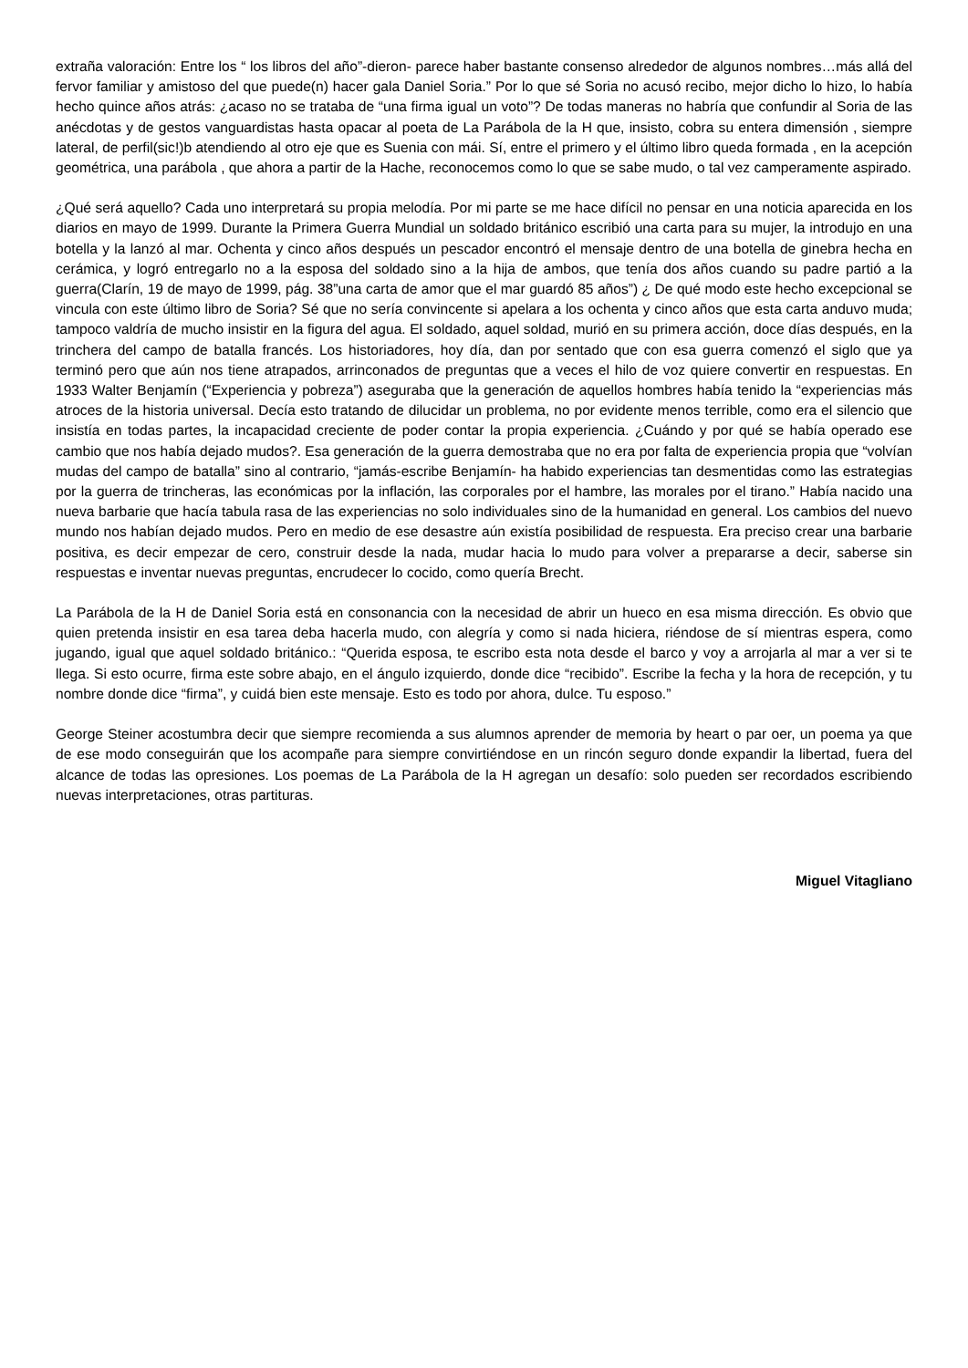extraña valoración: Entre los “ los libros del año”-dieron- parece haber bastante consenso alrededor de algunos nombres…más allá del fervor familiar y amistoso del que puede(n) hacer gala Daniel Soria.” Por lo que sé Soria no acusó recibo, mejor dicho lo hizo, lo había hecho quince años atrás: ¿acaso no se trataba de “una firma igual un voto”? De todas maneras no habría que confundir al Soria de las anécdotas y de gestos vanguardistas hasta opacar al poeta de La Parábola de la H que, insisto, cobra su entera dimensión , siempre lateral, de perfil(sic!)b atendiendo al otro eje que es Suenia con mái. Sí, entre el primero y el último libro queda formada , en la acepción geométrica, una parábola , que ahora a partir de la Hache, reconocemos como lo que se sabe mudo, o tal vez camperamente aspirado.
¿Qué será aquello? Cada uno interpretará su propia melodía. Por mi parte se me hace difícil no pensar en una noticia aparecida en los diarios en mayo de 1999. Durante la Primera Guerra Mundial un soldado británico escribió una carta para su mujer, la introdujo en una botella y la lanzó al mar. Ochenta y cinco años después un pescador encontró el mensaje dentro de una botella de ginebra hecha en cerámica, y logró entregarlo no a la esposa del soldado sino a la hija de ambos, que tenía dos años cuando su padre partió a la guerra(Clarín, 19 de mayo de 1999, pág. 38”una carta de amor que el mar guardó 85 años”) ¿ De qué modo este hecho excepcional se vincula con este último libro de Soria? Sé que no sería convincente si apelara a los ochenta y cinco años que esta carta anduvo muda; tampoco valdría de mucho insistir en la figura del agua. El soldado, aquel soldad, murió en su primera acción, doce días después, en la trinchera del campo de batalla francés. Los historiadores, hoy día, dan por sentado que con esa guerra comenzó el siglo que ya terminó pero que aún nos tiene atrapados, arrinconados de preguntas que a veces el hilo de voz quiere convertir en respuestas. En 1933 Walter Benjamín (“Experiencia y pobreza”) aseguraba que la generación de aquellos hombres había tenido la “experiencias más atroces de la historia universal. Decía esto tratando de dilucidar un problema, no por evidente menos terrible, como era el silencio que insistía en todas partes, la incapacidad creciente de poder contar la propia experiencia. ¿Cuándo y por qué se había operado ese cambio que nos había dejado mudos?. Esa generación de la guerra demostraba que no era por falta de experiencia propia que “volvían mudas del campo de batalla” sino al contrario, “jamás-escribe Benjamín- ha habido experiencias tan desmentidas como las estrategias por la guerra de trincheras, las económicas por la inflación, las corporales por el hambre, las morales por el tirano.” Había nacido una nueva barbarie que hacía tabula rasa de las experiencias no solo individuales sino de la humanidad en general. Los cambios del nuevo mundo nos habían dejado mudos. Pero en medio de ese desastre aún existía posibilidad de respuesta. Era preciso crear una barbarie positiva, es decir empezar de cero, construir desde la nada, mudar hacia lo mudo para volver a prepararse a decir, saberse sin respuestas e inventar nuevas preguntas, encrudecer lo cocido, como quería Brecht.
La Parábola de la H de Daniel Soria está en consonancia con la necesidad de abrir un hueco en esa misma dirección. Es obvio que quien pretenda insistir en esa tarea deba hacerla mudo, con alegría y como si nada hiciera, riéndose de sí mientras espera, como jugando, igual que aquel soldado británico.: “Querida esposa, te escribo esta nota desde el barco y voy a arrojarla al mar a ver si te llega. Si esto ocurre, firma este sobre abajo, en el ángulo izquierdo, donde dice “recibido”. Escribe la fecha y la hora de recepción, y tu nombre donde dice “firma”, y cuidá bien este mensaje. Esto es todo por ahora, dulce. Tu esposo.”
George Steiner acostumbra decir que siempre recomienda a sus alumnos aprender de memoria by heart o par oer, un poema ya que de ese modo conseguirán que los acompañe para siempre convirtiéndose en un rincón seguro donde expandir la libertad, fuera del alcance de todas las opresiones. Los poemas de La Parábola de la H agregan un desafío: solo pueden ser recordados escribiendo nuevas interpretaciones, otras partituras.
Miguel Vitagliano